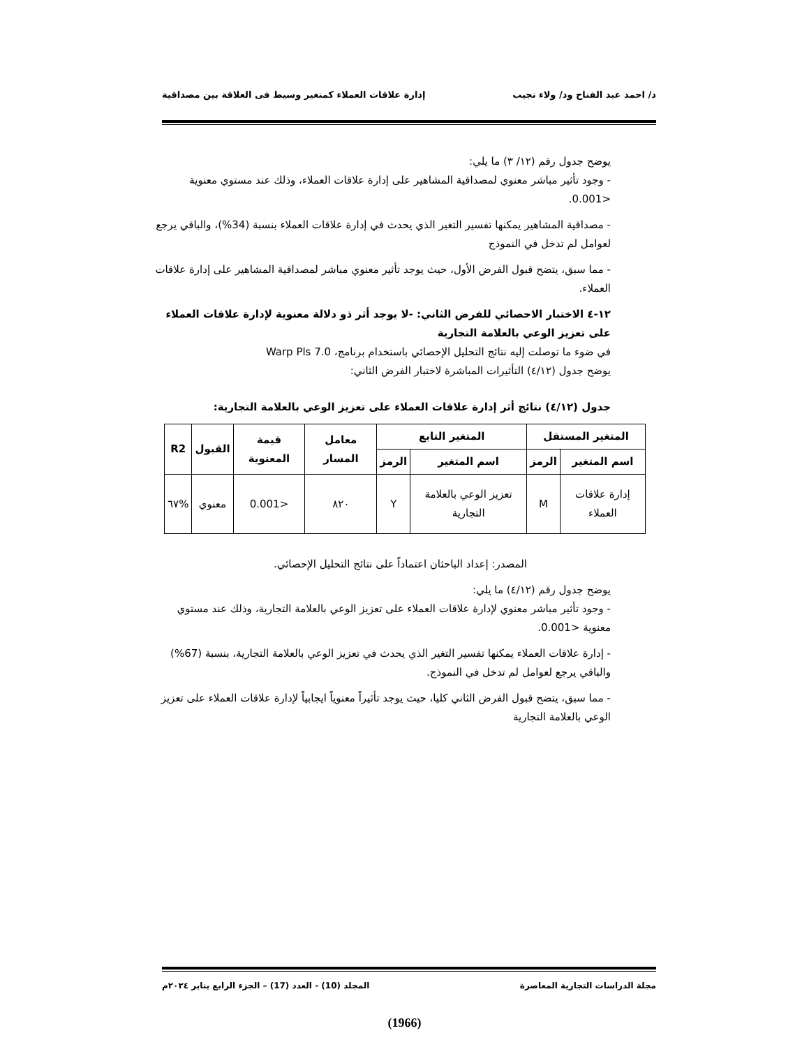د/ احمد عبد الفتاح ود/ ولاء نجيب إدارة علاقات العملاء كمتغير وسيط فى العلاقة بين مصداقية
يوضح جدول رقم (١٢/ ٣) ما يلي:
- وجود تأثير مباشر معنوي لمصداقية المشاهير على إدارة علاقات العملاء، وذلك عند مستوي معنوية <0.001.
- مصداقية المشاهير يمكنها تفسير التغير الذي يحدث في إدارة علاقات العملاء بنسبة (34%)، والباقي يرجع لعوامل لم تدخل في النموذج
- مما سبق، يتضح قبول الفرض الأول، حيث يوجد تأثير معنوي مباشر لمصداقية المشاهير على إدارة علاقات العملاء.
١٢-٤ الاختبار الاحصائي للفرض الثاني: -لا يوجد أثر ذو دلالة معنوية لإدارة علاقات العملاء على تعزيز الوعي بالعلامة التجارية
في ضوء ما توصلت إليه نتائج التحليل الإحصائي باستخدام برنامج، Warp Pls 7.0
يوضح جدول (٤/١٢) التأثيرات المباشرة لاختبار الفرض الثاني:
جدول (٤/١٢) نتائج أثر إدارة علاقات العملاء على تعزيز الوعي بالعلامة التجارية:
| المتغير المستقل | | المتغير التابع | | معامل المسار | قيمة المعنوية | القبول | R2 |
| --- | --- | --- | --- | --- | --- | --- | --- |
| اسم المتغير | الرمز | اسم المتغير | الرمز | | | | |
| إدارة علاقات العملاء | M | تعزيز الوعي بالعلامة التجارية | Y | ٨٢٠ | <0.001 | معنوي | %٦٧ |
المصدر: إعداد الباحثان اعتماداً على نتائج التحليل الإحصائي.
يوضح جدول رقم (٤/١٢) ما يلي:
- وجود تأثير مباشر معنوي لإدارة علاقات العملاء على تعزيز الوعي بالعلامة التجارية، وذلك عند مستوي معنوية <0.001.
- إدارة علاقات العملاء يمكنها تفسير التغير الذي يحدث في تعزيز الوعي بالعلامة التجارية، بنسبة (67%) والباقي يرجع لعوامل لم تدخل في النموذج.
- مما سبق، يتضح قبول الفرض الثاني كليا، حيث يوجد تأثيراً معنوياً ايجابياً لإدارة علاقات العملاء على تعزيز الوعي بالعلامة التجارية
مجلة الدراسات التجارية المعاصرة المجلد (10) - العدد (17) – الجزء الرابع يناير ٢٠٢٤م
(1966)